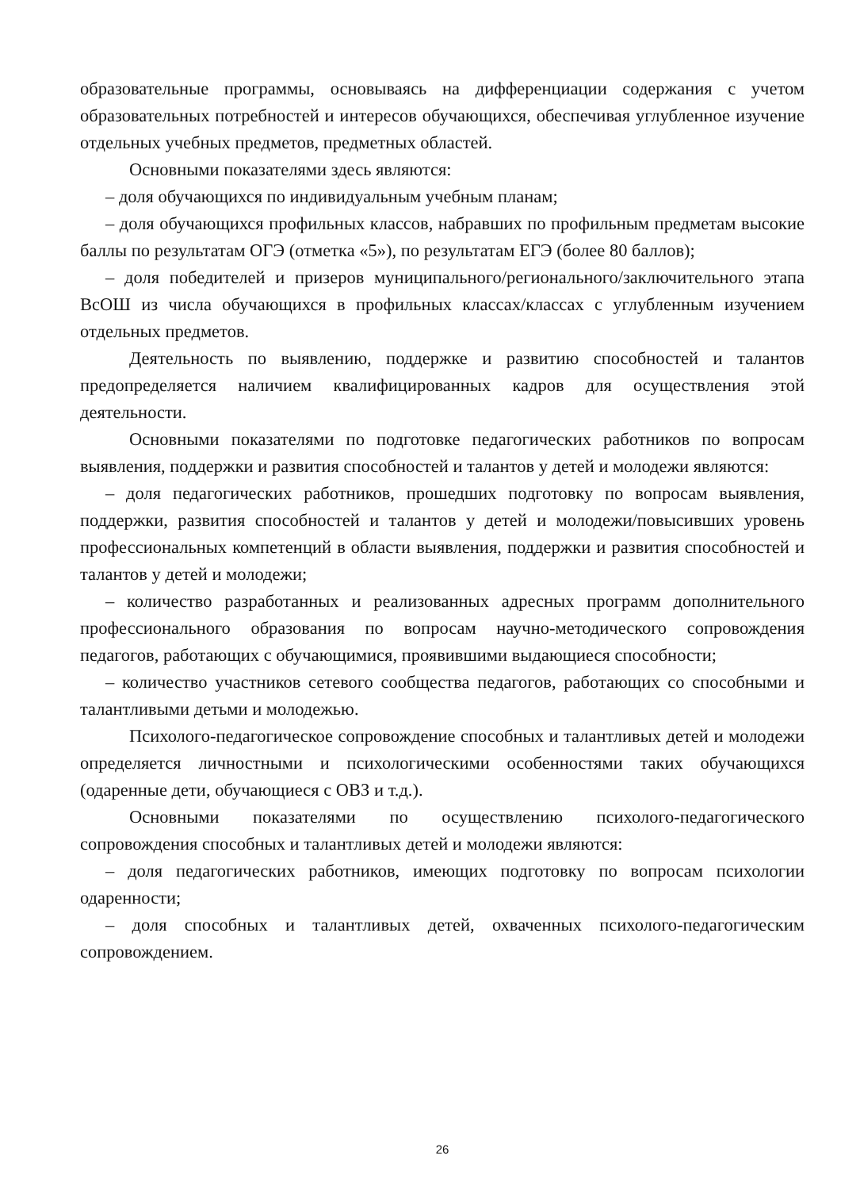образовательные программы, основываясь на дифференциации содержания с учетом образовательных потребностей и интересов обучающихся, обеспечивая углубленное изучение отдельных учебных предметов, предметных областей.
Основными показателями здесь являются:
– доля обучающихся по индивидуальным учебным планам;
– доля обучающихся профильных классов, набравших по профильным предметам высокие баллы по результатам ОГЭ (отметка «5»), по результатам ЕГЭ (более 80 баллов);
– доля победителей и призеров муниципального/регионального/заключительного этапа ВсОШ из числа обучающихся в профильных классах/классах с углубленным изучением отдельных предметов.
Деятельность по выявлению, поддержке и развитию способностей и талантов предопределяется наличием квалифицированных кадров для осуществления этой деятельности.
Основными показателями по подготовке педагогических работников по вопросам выявления, поддержки и развития способностей и талантов у детей и молодежи являются:
– доля педагогических работников, прошедших подготовку по вопросам выявления, поддержки, развития способностей и талантов у детей и молодежи/повысивших уровень профессиональных компетенций в области выявления, поддержки и развития способностей и талантов у детей и молодежи;
– количество разработанных и реализованных адресных программ дополнительного профессионального образования по вопросам научно-методического сопровождения педагогов, работающих с обучающимися, проявившими выдающиеся способности;
– количество участников сетевого сообщества педагогов, работающих со способными и талантливыми детьми и молодежью.
Психолого-педагогическое сопровождение способных и талантливых детей и молодежи определяется личностными и психологическими особенностями таких обучающихся (одаренные дети, обучающиеся с ОВЗ и т.д.).
Основными показателями по осуществлению психолого-педагогического сопровождения способных и талантливых детей и молодежи являются:
– доля педагогических работников, имеющих подготовку по вопросам психологии одаренности;
– доля способных и талантливых детей, охваченных психолого-педагогическим сопровождением.
26